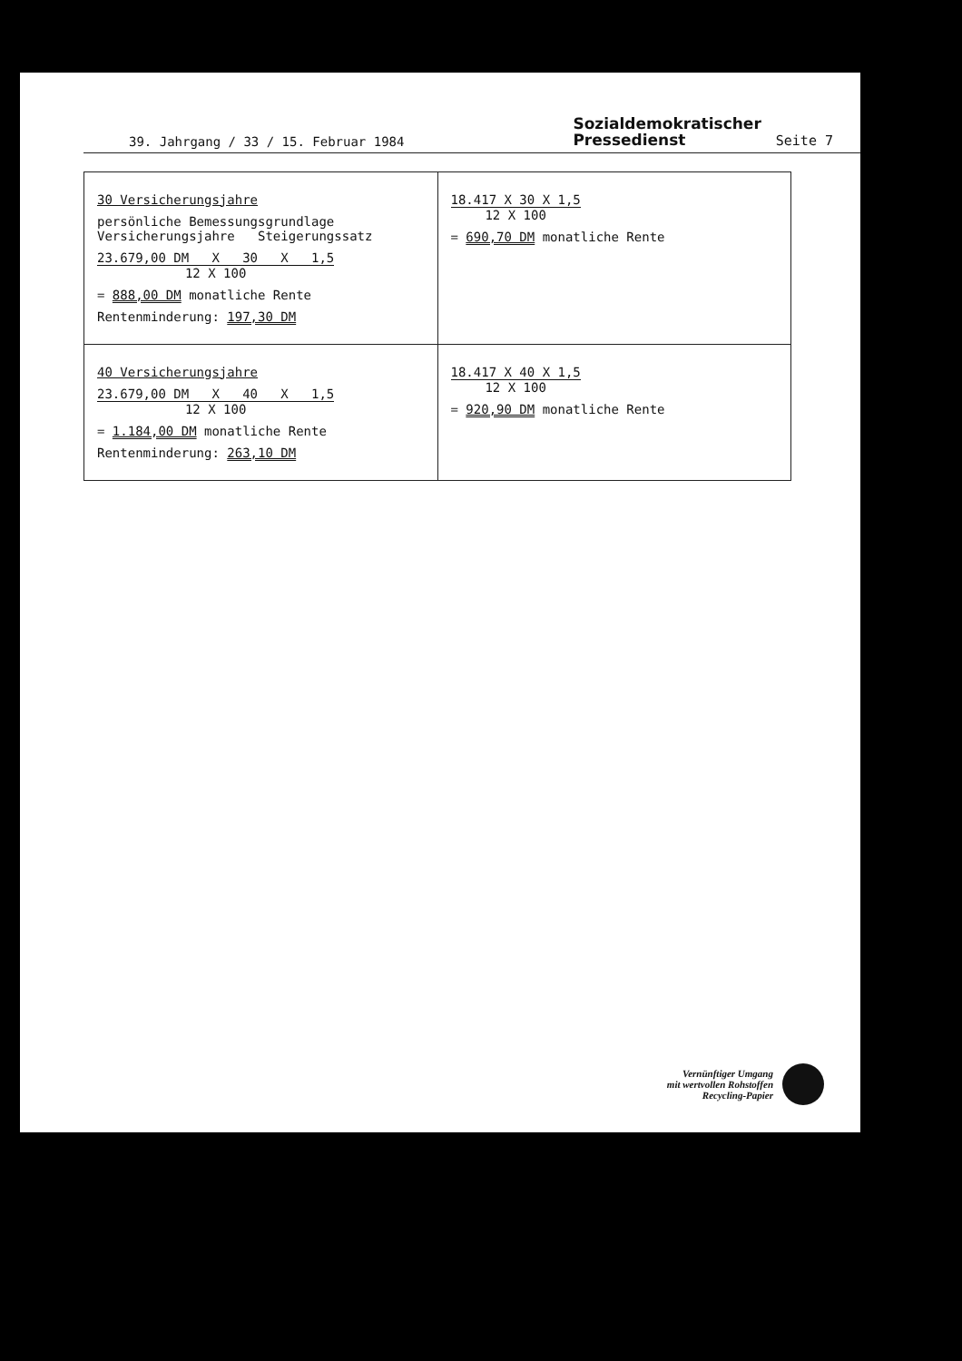39. Jahrgang / 33 / 15. Februar 1984
Sozialdemokratischer
Pressedienst
Seite 7
| 30 Versicherungsjahre persönliche Bemessungsgrundlage Versicherungsjahre Steigerungssatz 23.679,00 DM X 30 X 1,5 12 X 100 = 888,00 DM monatliche Rente Rentenminderung: 197,30 DM | 18.417 X 30 X 1,5 12 X 100 = 690,70 DM monatliche Rente |
| 40 Versicherungsjahre 23.679,00 DM X 40 X 1,5 12 X 100 = 1.184,00 DM monatliche Rente Rentenminderung: 263,10 DM | 18.417 X 40 X 1,5 12 X 100 = 920,90 DM monatliche Rente |
Vernünftiger Umgang
mit wertvollen Rohstoffen
Recycling-Papier